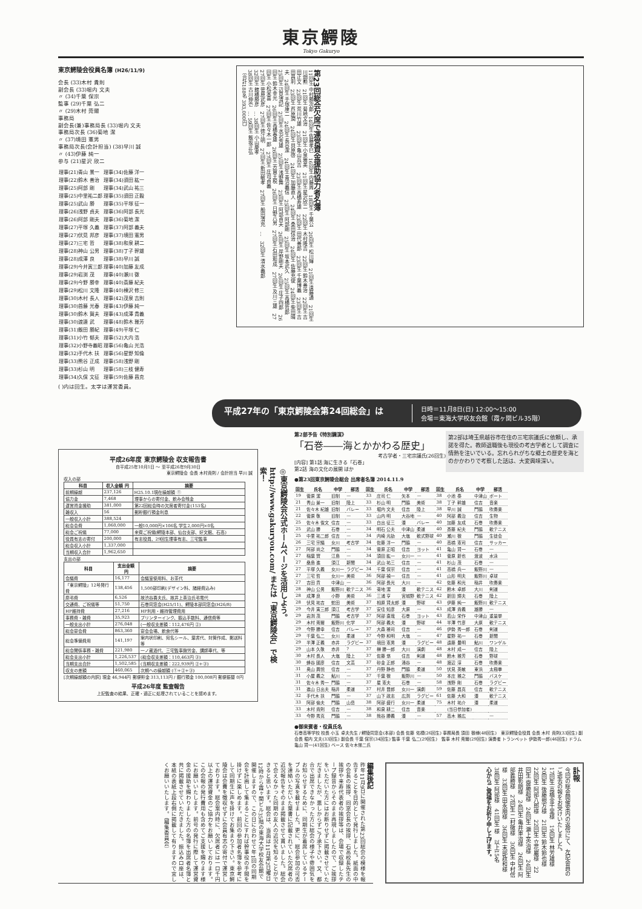東京鰐陵
Tokyo Gakuryo
東京鰐陵会役員名簿 (H26/11/9)
会長 (33)木村 貴則
副会長 (33)堀内 文夫
〃 (34)千葉 保宗
監事 (29)千葉 弘二
〃 (29)木村 莞爾
事務局
副会長(兼)事務局長 (33)堀内 文夫
事務局次長 (36)菊地 潔
〃 (37)境田 憲男
事務局次長(会計担当) (38)早川 誠
〃 (43)伊藤 純一
参与 (21)星沢 欣二
| 理事(21)青山 景一 | 理事(34)佐藤 洋一 |
| 理事(22)鈴木 善治 | 理事(34)須田 紘一 |
| 理事(25)阿部 剛 | 理事(34)武山 祐三 |
| 理事(25)中里祐二郎 | 理事(35)須田 正毅 |
| 理事(25)武山 勝 | 理事(35)平塚 征一 |
| 理事(26)浅野 貞夫 | 理事(36)阿部 長光 |
| 理事(26)阿部 剛夫 | 理事(36)菊地 潔 |
| 理事(27)平塚 久義 | 理事(37)阿部 義夫 |
| 理事(27)伏見 邦彦 | 理事(37)境田 憲男 |
| 理事(27)三宅 哲 | 理事(38)和泉 耕二 |
| 理事(28)神山 公男 | 理事(38)丁子 幹雄 |
| 理事(28)成澤 良 | 理事(38)早川 誠 |
| 理事(29)今井寅三郎 | 理事(40)加藤 友成 |
| 理事(29)岩渕 茂 | 理事(40)瀬川 徹 |
| 理事(29)今野 勝幸 | 理事(40)斎藤 紀夫 |
| 理事(29)松川 文隆 | 理事(40)棟沢 修三 |
| 理事(30)木村 長人 | 理事(42)茂泉 吉則 |
| 理事(30)首藤 光春 | 理事(43)伊藤 純一 |
| 理事(30)鈴木 賀夫 | 理事(43)成澤 貴義 |
| 理事(30)渡邊 武 | 理事(48)鈴木 雅芳 |
| 理事(31)飯田 勝紀 | 理事(49)平塚 仁 |
| 理事(31)小竹 郁夫 | 理事(52)大内 浩 |
| 理事(32)小野寺義昭 | 理事(56)亀山 光浩 |
| 理事(32)手代木 扶 | 理事(56)星野 知倫 |
| 理事(33)熊谷 正成 | 理事(58)浅野 剛 |
| 理事(33)杉山 明 | 理事(58)三枝 健寿 |
| 理事(34)久保 文征 | 理事(59)佐藤 昌克 |
( )内は回生。太字は運営委員。
第23回総会欠席で運営資金援助協力者名簿
11回生 中村勝次郎　14回生 佐藤孝巳　16回生 内藤周　18回生 千葉公　20回生 松川輝　21回生 遠藤通　21回生 川畑勲　21回生 菊地文治　21回生 小泉雅美　21回生 星沢欣二　22回生 木村隆吉　22回生 鈴木善治　22回生 吉田正文　23回生 荒川竹雄　23回生 亀山兵吉　23回生 高橋寿雄　23回生 田代善郎　23回生 千葉博義　23回生 吉田昌利　23回生 芦原潤　24回生 貝原啓　24回生 加藤直人　24回生 桑田信治　24回生 佐藤充俊　24回生 柴田晴夫　24回生 手塚康二　24回生 長谷潔　24回生 青沼義信　25回生 阿部剛　25回生 坂本武久　25回生 高橋哲郎　25回生 辺見清記　25回生 水沢秀雄　25回生 浅野舞　25回生 阿部貞夫　26回生 岸野剛夫　26回生 庄子四郎　26回生 鈴木幸光　26回生 高橋春雄　26回生 芳賀主税　26回生 日野八男　27回生 石田和成　27回生 及川三雄　27回生 小松栄喜　27回生 佐々木一郎　27回生 庄司貞義
27回生 菅原武彦　27回生 徳江明　27回生 新田敏孝　27回生 船田清充　…　32回生 清水義郎
32回生 館橋勝彦　… 38回生 小山慶孝
38回生 古川伸壱　… 59回生 飯坂正弘
（合計188名 393,000円）
平成27年の「東京鰐陵会第24回総会」は
日時＝11月8日(日) 12:00〜15:00
会場＝東海大学校友会館（霞ヶ関ビル35階）
平成26年度 東京鰐陵会 収支報告書
自平成25年10月1日 〜 至平成26年9月30日
東京鰐陵会 会長 木村貴則 / 会計担当 早川 誠
収入の部
| 科目 | 収入金額 円 | 摘要 |
| --- | --- | --- |
| 前期繰越 | 237,126 | H25.10.1現在繰越額 ① |
| 協力金 | 7,468 | 理事からの寄付金、飲み会残金 |
| 運営資金援助 | 381,000 | 第22回総会時の欠席者寄付金(153名) |
| 雑収入 | 56 | 郵貯銀行預金利息 |
| 一般収入小計 | 388,524 | |
| 総会会費 | 1,060,000 | 一般10,000円×106名 学生2,000円×0名 |
| 総会ご祝儀 | 77,000 | 来賓ご祝儀(鰐陵本部、仙台支部、好文館、石高) |
| 役員有志の寄付 | 200,000 | 有志役員、29回生理事有志、三宅監事 |
| 総会収入小計 | 1,337,000 | |
| 当期収入合計 | 1,962,650 | |
支出の部
| 科目 | 支出金額 円 | 摘要 |
| --- | --- | --- |
| 会議費 | 16,177 | 会議室使用料、お茶代 |
| 「東京鰐陵」12号発行費 | 138,456 | 1,500部印刷(デザイン料、諸経費込み) |
| 慶弔費 | 6,526 | 故渋谷喜夫氏、故井上英治氏弔電代 |
| 交通費、ご祝儀等 | 51,750 | 石巻同窓会(H25/11)、鰐陵本部同窓会(H26/8) |
| HP維持費 | 27,216 | HP利用・維持管理費用 |
| 事務費・雑費 | 35,923 | プリンターインク、振込手数料、通信費等 |
| 一般支出小計 | 276,048 | (一般収支差額：112,476円 ②) |
| 総会宴会費 | 863,360 | 宴会会場、飲食代等 |
| 総会準備費用 | 141,197 | 案内状印刷、宛名シール、葉書代、封筒作成、郵送料等 |
| 総会関係事務・雑費 | 221,980 | 一ノ蔵酒代、三宅監事謝労金、講師車代、等 |
| 総会支出小計 | 1,226,537 | (総会収支差額：110,463円 ③) |
| 当期支出合計 | 1,502,585 | (当期収支差額：222,939円 ②+③) |
| 収支の差額 | 460,065 | 次期への繰越額 (①+②+③) |
[次期繰越額の内訳] 現金 46,944円 郵便貯金 313,113円 / 銀行預金 100,008円 郵便振替 0円
平成26年度 監査報告
上記監査の結果、正確・適正に処理されていることを認めます。
◎東京鰐陵会公式ホームページを活用しよう。 http://www.gakuryou.com/ または「東京鰐陵会」で検索！
第2部予告《特別講演》
「石巻――海とかかわる歴史」
考古学者・三宅宗議氏(26回生)
[内容] 第1話 海に生きる「石巻」
第2話 海の文化の展開 ほか
第2部は埼玉県越谷市在住の三宅宗議氏に依頼し、承諾を得た。教師退職後も現役の考古学者として調査に情熱を注いでいる。忘れられがちな郷土の歴史を海とのかかわりで考察した話は、大変興味深い。
●第23回東京鰐陵会総会 出席者名簿 2014.11.9
| 回生 | 氏名 | 中学 | 部活 | 回生 | 氏名 | 中学 | 部活 | 回生 | 氏名 | 中学 | 部活 |
| --- | --- | --- | --- | --- | --- | --- | --- | --- | --- | --- | --- |
| 19 | 菅原 潔 | 旧制 | — | 33 | 庄司 仁 | 矢本 | — | 38 | 小池 泰 | 中津山 | ボート |
| 21 | 青山 景一 | 旧制 | 陸上 | 33 | 杉山 明 | 門脇 | 美術 | 38 | 丁子 幹雄 | 住吉 | 音楽 |
| 21 | 佐々木 紀雄 | 旧制 | バレー | 33 | 堀内 文夫 | 住吉 | 陸上 | 38 | 早川 誠 | 門脇 | 吹奏楽 |
| 22 | 菅原 敬 | 旧制 | — | 33 | 山内 明 | 大谷地 | — | 40 | 阿部 義治 | 住吉 | 生物 |
| 25 | 佐々木 俊文 | 住吉 | — | 33 | 白出 征三 | 湊 | バレー | 40 | 加藤 友成 | 石巻 | 吹奏楽 |
| 25 | 武山 勝 | 石巻 | — | 34 | 明石 公夫 | 中津山 | 柔道 | 40 | 斎藤 紀夫 | 門脇 | 軟テニス |
| 25 | 中里 祐二郎 | 住吉 | — | 34 | 内崎 光劼 | 大塩 | 軟式野球 | 40 | 瀬川 徹 | 門脇 | 生徒会 |
| 26 | 三宅 宗議 | 女川 | 考古学 | 34 | 佐藤 洋一 | 門脇 | — | 40 | 高橋 憲司 | 住吉 | サッカー |
| 27 | 阿部 尚之 | 門脇 | — | 34 | 菅原 正昭 | 住吉 | ヨット | 41 | 亀山 賢一 | 石巻 | — |
| 27 | 稲葉 實 | 江島 | — | 34 | 須田 紘一 | 女川一 | — | 41 | 菅原 新也 | 渡波 | 水泳 |
| 27 | 桑島 進 | 須江 | 新聞 | 34 | 武山 祐三 | 住吉 | — | 41 | 杉山 茂 | 石巻 | — |
| 27 | 平塚 久義 | 女川一 | ラグビー | 34 | 千葉 保宗 | 住吉 | — | 41 | 高橋 兵一 | 飯野川 | — |
| 27 | 三宅 哲 | 女川一 | 美術 | 36 | 阿部 禎一 | 住吉 | — | 41 | 山形 明夫 | 飯野川 | 卓球 |
| 27 | 吉田 貢 | 中津山 | — | 36 | 阿部 長光 | 大川 | — | 42 | 佐藤 和光 | 稲井 | 吹奏楽 |
| 28 | 神山 公男 | 飯野川 | 軟テニス | 36 | 菊地 潔 | 湊 | 軟テニス | 42 | 鈴木 卓郎 | 大川 | 剣道 |
| 28 | 成澤 良 | 小野 | 美術 | 36 | 三浦 亨 | 宮城野 | 軟テニス | 42 | 新田 輝夫 | 石巻 | 陸上 |
| 28 | 伏見 祐吉 | 蛇田 | 美術 | 37 | 相原 賢太郎 | 湊 | 野球 | 43 | 伊藤 純一 | 飯野川 | 軟テニス |
| 29 | 今井 寅三郎 | 須江 | 考古学 | 37 | 安住 知彦 | 大原 | — | 43 | 成澤 貴義 | 雄勝 | — |
| 29 | 岩渕 茂 | 門脇 | 考古学 | 37 | 阿部 直哉 | 石巻 | ヨット | 43 | 若山 栄作 | 中津山 | 重量挙 |
| 29 | 木村 莞爾 | 飯野川 | 化学 | 37 | 阿部 義夫 | 湊 | 野球 | 44 | 半澤 竹彦 | 大原 | 軟テニス |
| 29 | 今野 勝幸 | 住吉 | バレー | 37 | 大森 雅司 | 住吉 | — | 46 | 伊勢 秀一郎 | 石巻 | 剣道 |
| 29 | 千葉 弘二 | 女川 | 柔道 | 37 | 今野 和明 | 大塩 | — | 47 | 星野 祐一 | 石巻 | 新聞 |
| 29 | 半澤 正義 | 赤井 | ラグビー | 37 | 境田 憲男 | 湊 | ラグビー | 48 | 遠藤 豊明 | 鮎川 | ワンゲル |
| 29 | 山本 久敬 | 赤井 | ? | 37 | 榊 勝一郎 | 大川 | 演劇 | 48 | 木村 成一 | 住吉 | 陸上 |
| 30 | 木村 長人 | 大塩 | 陸上 | 37 | 佐藤 悠 | 住吉 | 剣道 | 48 | 鈴木 雅芳 | 石巻 | 野球 |
| 30 | 蜂谷 國彦 | 住吉 | 文芸 | 37 | 砂金 正郎 | 涌谷 | — | 48 | 渡辺 淳 | 石巻 | 吹奏楽 |
| 31 | 奥山 興悦 | 住吉 | — | 37 | 丹野 静也 | 門脇 | 柔道 | 50 | 伏見 英敏 | 東浜 | 太極拳 |
| 31 | 小屋 義之 | 鮎川 | — | 37 | 千葉 徹 | 飯野川 | — | 50 | 本庄 雅之 | 門脇 | バスケ |
| 31 | 佐々木 秀一 | 門脇 | — | 37 | 星 憲夫 | 石巻 | — | 58 | 浅野 剛 | 石巻 | ラグビー |
| 31 | 進山 日出夫 | 稲井 | 柔道 | 37 | 村井 晋郎 | 女川一 | 演劇 | 59 | 佐藤 昌克 | 住吉 | 軟テニス |
| 32 | 手代木 扶 | 門脇 | — | 37 | 山下 政志 | 広渕 | ラグビー | 61 | 佐藤 大和 | 湊 | 軟テニス |
| 33 | 阿部 倫夫 | 門脇 | 山岳 | 38 | 阿部 盛行 | 女川一 | 柔道 | 75 | 木村 祐介 | 湊 | 柔道 |
| 33 | 木村 貴則 | 住吉 | — | 38 | 和泉 耕二 | 住吉 | 音楽 | | (当日参加者) | | |
| 33 | 今野 秀克 | 門脇 | — | 38 | 熊谷 勝義 | 湊 | — | 57 | 高木 雅広 | | — |
●御来賓者・役員氏名
石巻高等学校 校長 小玉 卓夫先生 / 鰐陵同窓会(本部) 会長 佐藤 佑樣(26回生) 事務局長 須田 徹様(48回生)　東京鰐陵会役員 会長 木村 貴則(33回生) 副会長 堀内 文夫(33回生) 副会長 千葉 保宗(34回生) 監事 千葉 弘二(29回生)　監事 木村 莞爾(29回生) 演奏者 トランペット 伊勢秀一郎(46回生) ドラム 亀山 賢一(41回生) ベース 佐々木悌二氏
編集後記
昨年11月9日に開催された第23回総会の模様を報告することを目的として発行しました。紙面の中の会長の挨拶、同窓会長の挨拶、石高校長先生の挨拶や来寿代表者の挨拶等は、会場で収録したテープ録音からそのまま再現しましたので、ご挨拶をいただいた方にはお断りせずに掲載させていただきましたが、悪しからずご了承下さい。又、都合で出席できなかった方に総会の様子や雰囲気をお知らせするために、同期生が着席しているテーブルの写真を載せました。更に、総会参加の可否を連絡いただいた葉書に記載されていた欠席者の近況報告をそのまま掲載させて貰いました。総会で会えなかった同期の友人の近況を知ることができると思います。総会は、当面は11月第2日曜日12時から霞ヶ関ビル35階の東海大学校友会館で開催しますので、この日に合わせて年1回の同期会を計画して集まることにすれば幹事役の手間を掛けずに楽しめます。前回の参加者名簿を参考にして同期生に声を掛けてお集まり下さい。東京鰐陵会は会費を徴収せずに会員有志の寄付で運営しております。総会案内時に、欠席者には一口千円以上の運営資金のご協力をお願いしております。この会報の発行費用も含めてご支援を賜ります様にお願いいたします。前号の発行に際して運営資金の援助を賜わりました方の名簿を出席者名簿と共に掲載させていただきました。振込み口座は、本紙の表紙上段右側に掲載して有りますので宜しくお願いいたします。（編集委員会）
訃報
今回の総会開催案内の返信にて、左記会員のご逝去の報をお受けいたしました。
17回生 高橋金千里様　19回生 林芳雄様　20回生 後藤規方様　21回生 鈴木鈴也様　22回生 阿部八郎様　22回生 立花巖様　22回生 齋藤超様　24回生 瀬上英治様　24回生 井田彰朗様　24回生 亀井軍治様　26回生 阿部義勝様　27回生 二村徹様　30回生 中村信様　33回生 田永順様　36回生 末部政和様　38回生 阿部様　41回生 様　以上15名
心からご冥福をお祈り申し上げます。